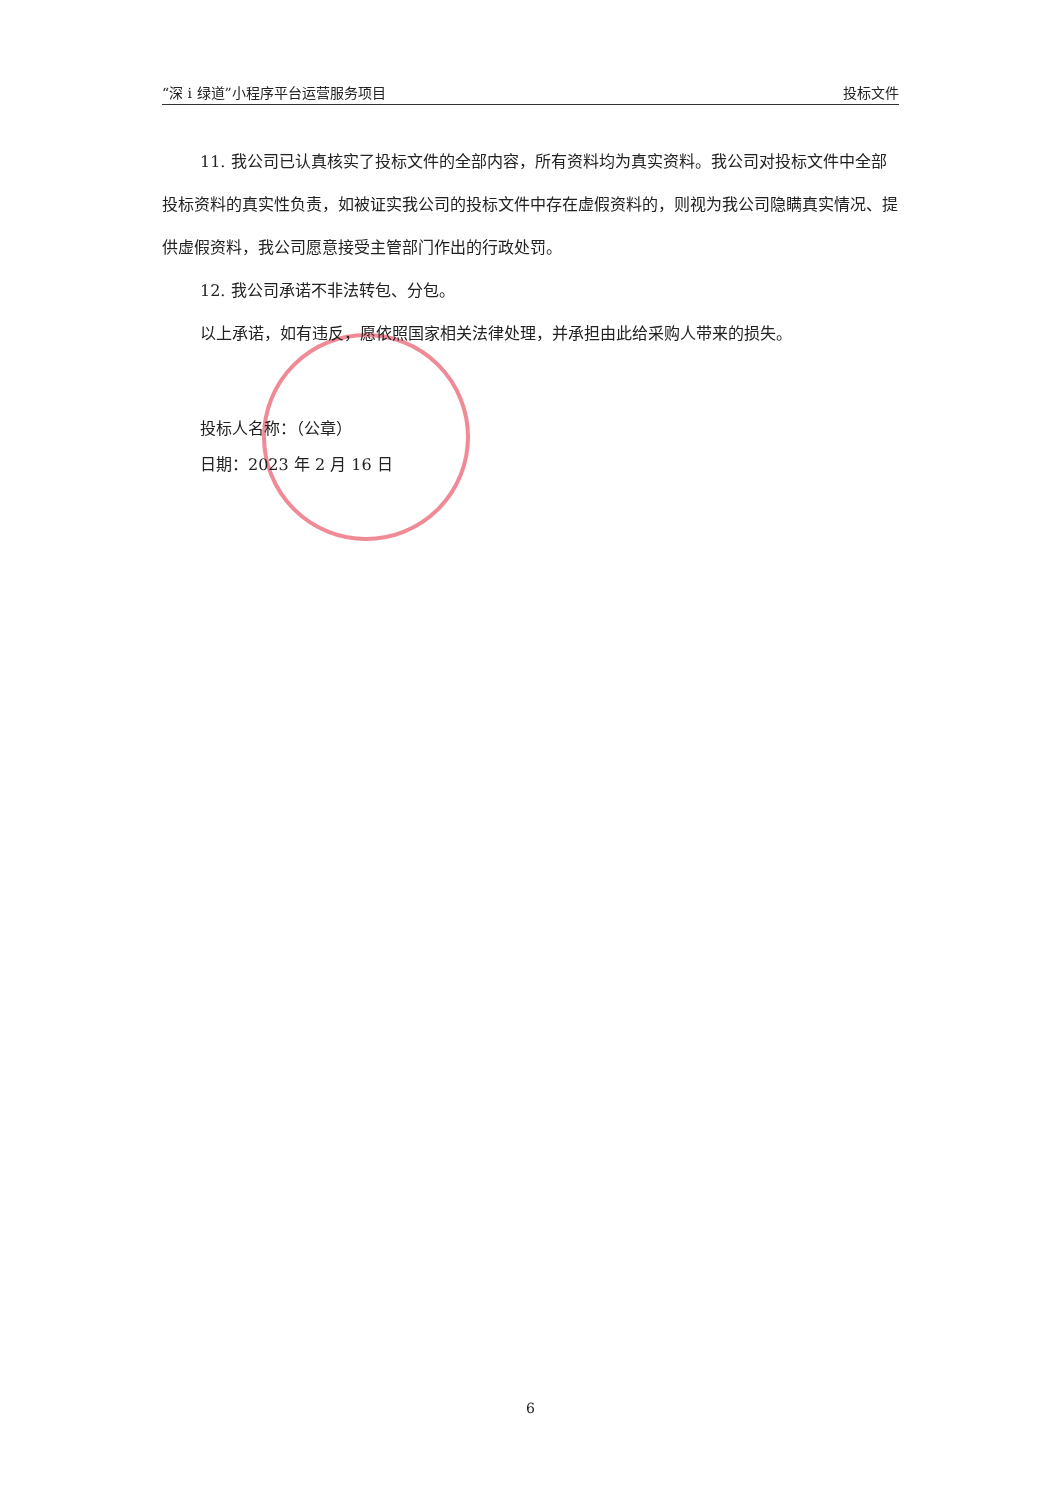“深 i 绿道”小程序平台运营服务项目 投标文件
11. 我公司已认真核实了投标文件的全部内容，所有资料均为真实资料。我公司对投标文件中全部投标资料的真实性负责，如被证实我公司的投标文件中存在虚假资料的，则视为我公司隐瞒真实情况、提供虚假资料，我公司愿意接受主管部门作出的行政处罚。
12. 我公司承诺不非法转包、分包。
以上承诺，如有违反，愿依照国家相关法律处理，并承担由此给采购人带来的损失。
投标人名称：（公章）
日期：2023 年 2 月 16 日
6